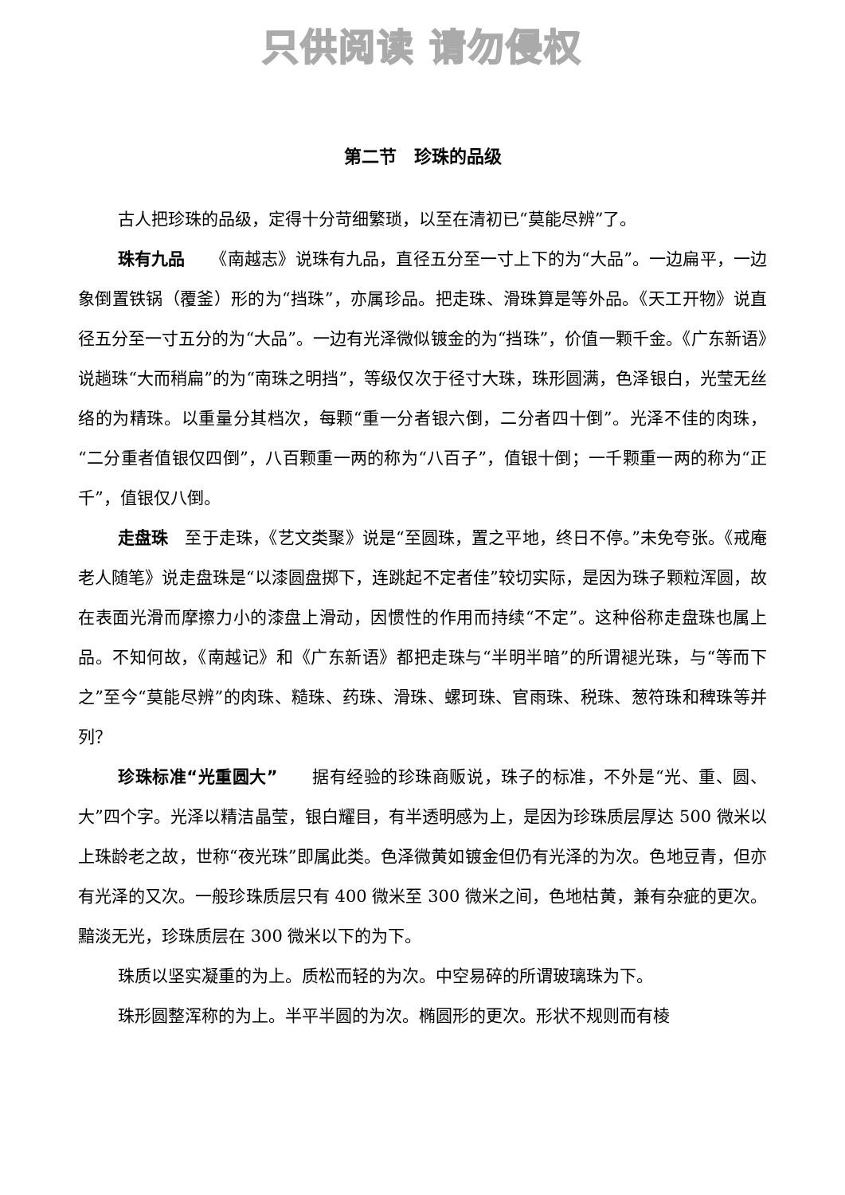只供阅读 请勿侵权
第二节　珍珠的品级
古人把珍珠的品级，定得十分苛细繁琐，以至在清初已“莫能尽辨”了。
珠有九品　　《南越志》说珠有九品，直径五分至一寸上下的为“大品”。一边扁平，一边象倒置铁锅（覆釜）形的为“挡珠”，亦属珍品。把走珠、滑珠算是等外品。《天工开物》说直径五分至一寸五分的为“大品”。一边有光泽微似镀金的为“挡珠”，价值一颗千金。《广东新语》说趟珠“大而稍扁”的为“南珠之明挡”，等级仅次于径寸大珠，珠形圆满，色泽银白，光莹无丝络的为精珠。以重量分其档次，每颗“重一分者银六倒，二分者四十倒”。光泽不佳的肉珠，“二分重者值银仅四倒”，八百颗重一两的称为“八百子”，值银十倒；一千颗重一两的称为“正千”，值银仅八倒。
走盘珠　至于走珠，《艺文类聚》说是“至圆珠，置之平地，终日不停。”未免夸张。《戒庵老人随笔》说走盘珠是“以漆圆盘掷下，连跳起不定者佳”较切实际，是因为珠子颗粒浑圆，故在表面光滑而摩擦力小的漆盘上滑动，因惯性的作用而持续“不定”。这种俗称走盘珠也属上品。不知何故，《南越记》和《广东新语》都把走珠与“半明半暗”的所谓褪光珠，与“等而下之”至今“莫能尽辨”的肉珠、糙珠、药珠、滑珠、螺珂珠、官雨珠、税珠、葱符珠和稗珠等并列？
珍珠标准“光重圆大”　　据有经验的珍珠商贩说，珠子的标准，不外是“光、重、圆、大”四个字。光泽以精洁晶莹，银白耀目，有半透明感为上，是因为珍珠质层厚达 500 微米以上珠龄老之故，世称“夜光珠”即属此类。色泽微黄如镀金但仍有光泽的为次。色地豆青，但亦有光泽的又次。一般珍珠质层只有 400 微米至 300 微米之间，色地枯黄，兼有杂疵的更次。黯淡无光，珍珠质层在 300 微米以下的为下。
珠质以坚实凝重的为上。质松而轻的为次。中空易碎的所谓玻璃珠为下。
珠形圆整浑称的为上。半平半圆的为次。椭圆形的更次。形状不规则而有棱